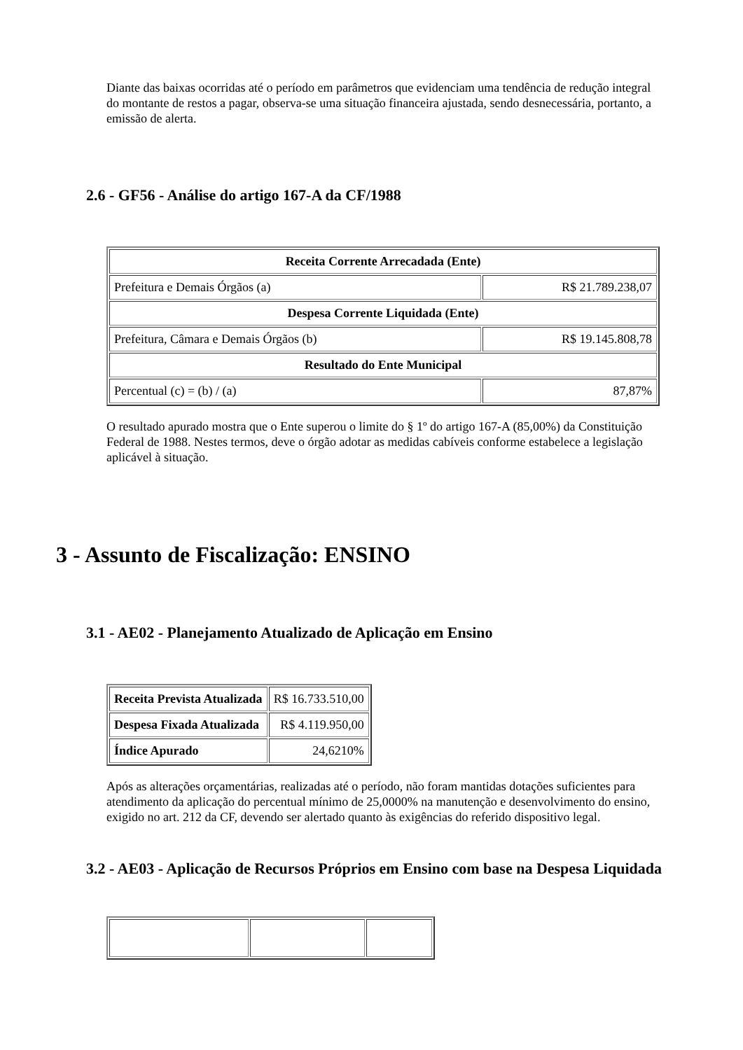Diante das baixas ocorridas até o período em parâmetros que evidenciam uma tendência de redução integral do montante de restos a pagar, observa-se uma situação financeira ajustada, sendo desnecessária, portanto, a emissão de alerta.
2.6 - GF56 - Análise do artigo 167-A da CF/1988
| Receita Corrente Arrecadada (Ente) | |
| Prefeitura e Demais Órgãos (a) | R$ 21.789.238,07 |
| Despesa Corrente Liquidada (Ente) | |
| Prefeitura, Câmara e Demais Órgãos (b) | R$ 19.145.808,78 |
| Resultado do Ente Municipal | |
| Percentual (c) = (b) / (a) | 87,87% |
O resultado apurado mostra que o Ente superou o limite do § 1º do artigo 167-A (85,00%) da Constituição Federal de 1988. Nestes termos, deve o órgão adotar as medidas cabíveis conforme estabelece a legislação aplicável à situação.
3 - Assunto de Fiscalização: ENSINO
3.1 - AE02 - Planejamento Atualizado de Aplicação em Ensino
| Receita Prevista Atualizada | R$ 16.733.510,00 |
| Despesa Fixada Atualizada | R$ 4.119.950,00 |
| Índice Apurado | 24,6210% |
Após as alterações orçamentárias, realizadas até o período, não foram mantidas dotações suficientes para atendimento da aplicação do percentual mínimo de 25,0000% na manutenção e desenvolvimento do ensino, exigido no art. 212 da CF, devendo ser alertado quanto às exigências do referido dispositivo legal.
3.2 - AE03 - Aplicação de Recursos Próprios em Ensino com base na Despesa Liquidada